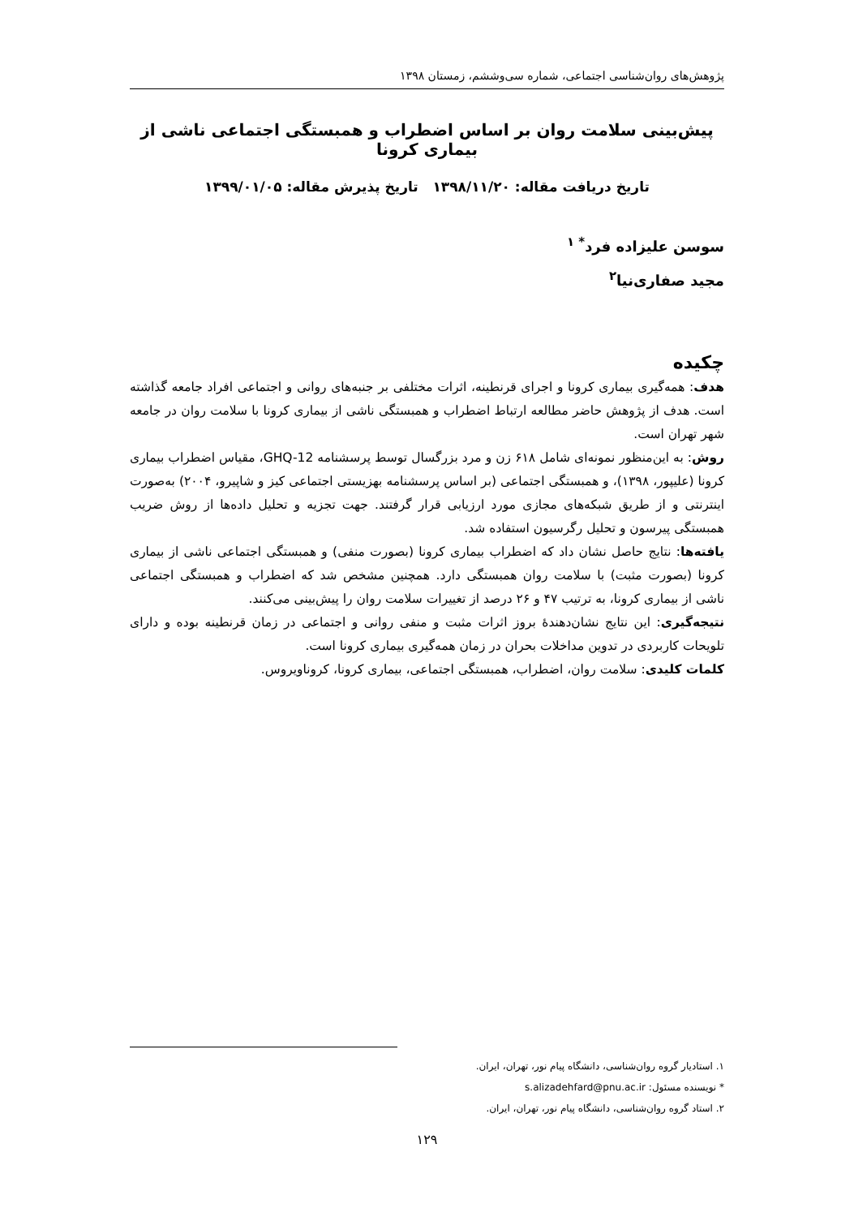پژوهش‌های روان‌شناسی اجتماعی، شماره سی‌وششم، زمستان ۱۳۹۸
پیش‌بینی سلامت روان بر اساس اضطراب و همبستگی اجتماعی ناشی از بیماری کرونا
تاریخ دریافت مقاله: ۱۳۹۸/۱۱/۲۰ تاریخ پذیرش مقاله: ۱۳۹۹/۰۱/۰۵
سوسن علیزاده فرد<sup>* ۱</sup>
مجید صفاری‌نیا<sup>۲</sup>
چکیده
هدف: همه‌گیری بیماری کرونا و اجرای قرنطینه، اثرات مختلفی بر جنبه‌های روانی و اجتماعی افراد جامعه گذاشته است. هدف از پژوهش حاضر مطالعه ارتباط اضطراب و همبستگی ناشی از بیماری کرونا با سلامت روان در جامعه شهر تهران است.
روش: به این‌منظور نمونه‌ای شامل ۶۱۸ زن و مرد بزرگسال توسط پرسشنامه GHQ-12، مقیاس اضطراب بیماری کرونا (علیپور، ۱۳۹۸)، و همبستگی اجتماعی (بر اساس پرسشنامه بهزیستی اجتماعی کیز و شاپیرو، ۲۰۰۴) به‌صورت اینترنتی و از طریق شبکه‌های مجازی مورد ارزیابی قرار گرفتند. جهت تجزیه و تحلیل داده‌ها از روش ضریب همبستگی پیرسون و تحلیل رگرسیون استفاده شد.
یافته‌ها: نتایج حاصل نشان داد که اضطراب بیماری کرونا (بصورت منفی) و همبستگی اجتماعی ناشی از بیماری کرونا (بصورت مثبت) با سلامت روان همبستگی دارد. همچنین مشخص شد که اضطراب و همبستگی اجتماعی ناشی از بیماری کرونا، به ترتیب ۴۷ و ۲۶ درصد از تغییرات سلامت روان را پیش‌بینی می‌کنند.
نتیجه‌گیری: این نتایج نشان‌دهندهٔ بروز اثرات مثبت و منفی روانی و اجتماعی در زمان قرنطینه بوده و دارای تلویحات کاربردی در تدوین مداخلات بحران در زمان همه‌گیری بیماری کرونا است.
کلمات کلیدی: سلامت روان، اضطراب، همبستگی اجتماعی، بیماری کرونا، کروناویروس.
۱. استادیار گروه روان‌شناسی، دانشگاه پیام نور، تهران، ایران.
* نویسنده مسئول: s.alizadehfard@pnu.ac.ir
۲. استاد گروه روان‌شناسی، دانشگاه پیام نور، تهران، ایران.
۱۲۹